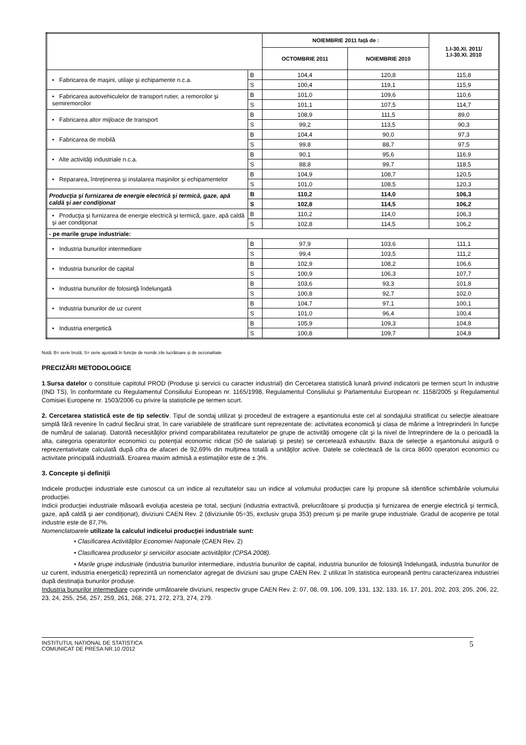| | | NOIEMBRIE 2011 față de : | | 1.I-30.XI. 2011/ 1.I-30.XI. 2010 |
| --- | --- | --- | --- | --- |
| | | OCTOMBRIE 2011 | NOIEMBRIE 2010 | |
| • Fabricarea de maşini, utilaje şi echipamente n.c.a. | B | 104,4 | 120,8 | 115,8 |
| | S | 100,4 | 119,1 | 115,9 |
| • Fabricarea autovehiculelor de transport rutier, a remorcilor şi semiremorcilor | B | 101,0 | 109,6 | 110,6 |
| | S | 101,1 | 107,5 | 114,7 |
| • Fabricarea altor mijloace de transport | B | 108,9 | 111,5 | 89,0 |
| | S | 99,2 | 113,5 | 90,3 |
| • Fabricarea de mobilă | B | 104,4 | 90,0 | 97,3 |
| | S | 99,8 | 88,7 | 97,5 |
| • Alte activităţi industriale n.c.a. | B | 90,1 | 95,6 | 116,9 |
| | S | 88,8 | 99,7 | 118,5 |
| • Repararea, întreţinerea şi instalarea maşinilor şi echipamentelor | B | 104,9 | 108,7 | 120,5 |
| | S | 101,0 | 108,5 | 120,3 |
| Producţia şi furnizarea de energie electrică şi termică, gaze, apă caldă şi aer condiţionat | B | 110,2 | 114,0 | 106,3 |
| | S | 102,8 | 114,5 | 106,2 |
| • Producţia şi furnizarea de energie electrică şi termică, gaze, apă caldă şi aer condiţionat | B | 110,2 | 114,0 | 106,3 |
| | S | 102,8 | 114,5 | 106,2 |
| - pe marile grupe industriale: | | | | |
| • Industria bunurilor intermediare | B | 97,9 | 103,6 | 111,1 |
| | S | 99,4 | 103,5 | 111,2 |
| • Industria bunurilor de capital | B | 102,9 | 108,2 | 106,6 |
| | S | 100,9 | 106,3 | 107,7 |
| • Industria bunurilor de folosinţă îndelungată | B | 103,6 | 93,3 | 101,8 |
| | S | 100,8 | 92,7 | 102,0 |
| • Industria bunurilor de uz curent | B | 104,7 | 97,1 | 100,1 |
| | S | 101,0 | 96,4 | 100,4 |
| • Industria energetică | B | 105,9 | 109,3 | 104,8 |
| | S | 100,8 | 109,7 | 104,8 |
Notă: B= serie brută; S= serie ajustată în funcţie de număr zile lucrătoare şi de sezonalitate
PRECIZĂRI METODOLOGICE
1.Sursa datelor o constituie capitolul PROD (Produse şi servicii cu caracter industrial) din Cercetarea statistică lunară privind indicatorii pe termen scurt în industrie (IND TS), în conformitate cu Regulamentul Consiliului European nr. 1165/1998, Regulamentul Consiliului şi Parlamentului European nr. 1158/2005 şi Regulamentul Comisiei Europene nr. 1503/2006 cu privire la statisticile pe termen scurt.
2. Cercetarea statistică este de tip selectiv. Tipul de sondaj utilizat şi procedeul de extragere a eşantionului este cel al sondajului stratificat cu selecţie aleatoare simplă fără revenire în cadrul fiecărui strat, în care variabilele de stratificare sunt reprezentate de: activitatea economică şi clasa de mărime a întreprinderii în funcţie de numărul de salariaţi. Datorită necesităţilor privind comparabilitatea rezultatelor pe grupe de activităţi omogene cât şi la nivel de întreprindere de la o perioadă la alta, categoria operatorilor economici cu potenţial economic ridicat (50 de salariaţi şi peste) se cercetează exhaustiv. Baza de selecţie a eşantionului asigură o reprezentativitate calculată după cifra de afaceri de 92,69% din mulţimea totală a unităţilor active. Datele se colectează de la circa 8600 operatori economici cu activitate principală industrială. Eroarea maxim admisă a estimaţiilor este de ± 3%.
3. Concepte şi definiţii
Indicele producţiei industriale este cunoscut ca un indice al rezultatelor sau un indice al volumului producţiei care îşi propune să identifice schimbările volumului producţiei.
Indicii producţiei industriale măsoară evoluţia acesteia pe total, secţiuni (industria extractivă, prelucrătoare şi producţia şi furnizarea de energie electrică şi termică, gaze, apă caldă şi aer condiţionat), diviziuni CAEN Rev. 2 (diviziunile 05÷35, exclusiv grupa 353) precum şi pe marile grupe industriale. Gradul de acoperire pe total industrie este de 87,7%.
Nomenclatoarele utilizate la calculul indicelui producţiei industriale sunt:
• Clasificarea Activităţilor Economiei Naţionale (CAEN Rev. 2)
• Clasificarea produselor şi serviciilor asociate activităţilor (CPSA 2008).
• Marile grupe industriale (industria bunurilor intermediare, industria bunurilor de capital, industria bunurilor de folosinţă îndelungată, industria bunurilor de uz curent, industria energetică) reprezintă un nomenclator agregat de diviziuni sau grupe CAEN Rev. 2 utilizat în statistica europeană pentru caracterizarea industriei după destinaţia bunurilor produse.
Industria bunurilor intermediare cuprinde următoarele diviziuni, respectiv grupe CAEN Rev. 2: 07, 08, 09, 106, 109, 131, 132, 133, 16, 17, 201, 202, 203, 205, 206, 22, 23, 24, 255, 256, 257, 259, 261, 268, 271, 272, 273, 274, 279.
INSTITUTUL NATIONAL DE STATISTICA
COMUNICAT DE PRESA NR.10 /2012
5